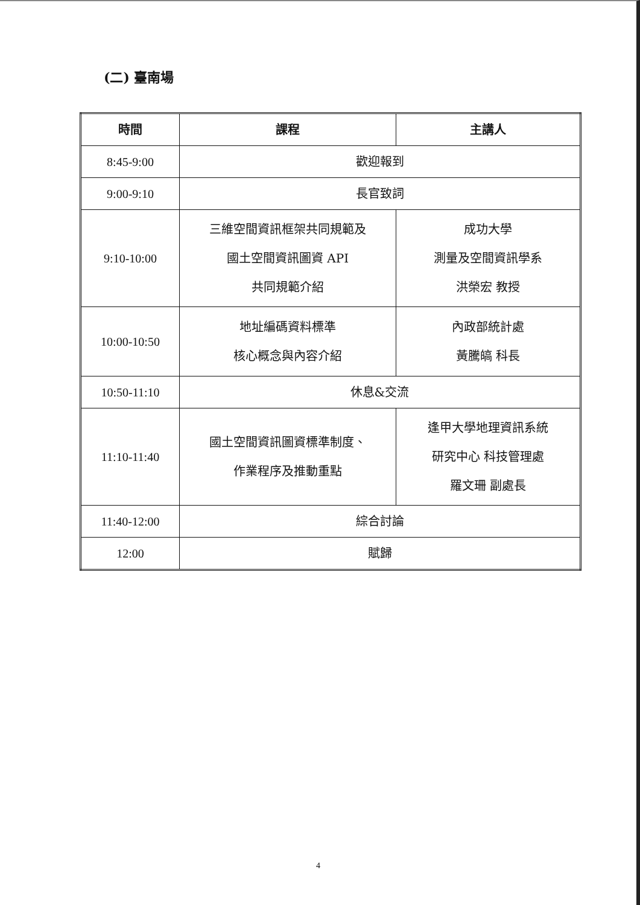(二) 臺南場
| 時間 | 課程 | 主講人 |
| --- | --- | --- |
| 8:45-9:00 | 歡迎報到 | |
| 9:00-9:10 | 長官致詞 | |
| 9:10-10:00 | 三維空間資訊框架共同規範及 國土空間資訊圖資 API 共同規範介紹 | 成功大學 測量及空間資訊學系 洪榮宏 教授 |
| 10:00-10:50 | 地址編碼資料標準 核心概念與內容介紹 | 內政部統計處 黃騰皜 科長 |
| 10:50-11:10 | 休息&交流 | |
| 11:10-11:40 | 國土空間資訊圖資標準制度、 作業程序及推動重點 | 逢甲大學地理資訊系統 研究中心 科技管理處 羅文珊 副處長 |
| 11:40-12:00 | 綜合討論 | |
| 12:00 | 賦歸 | |
4